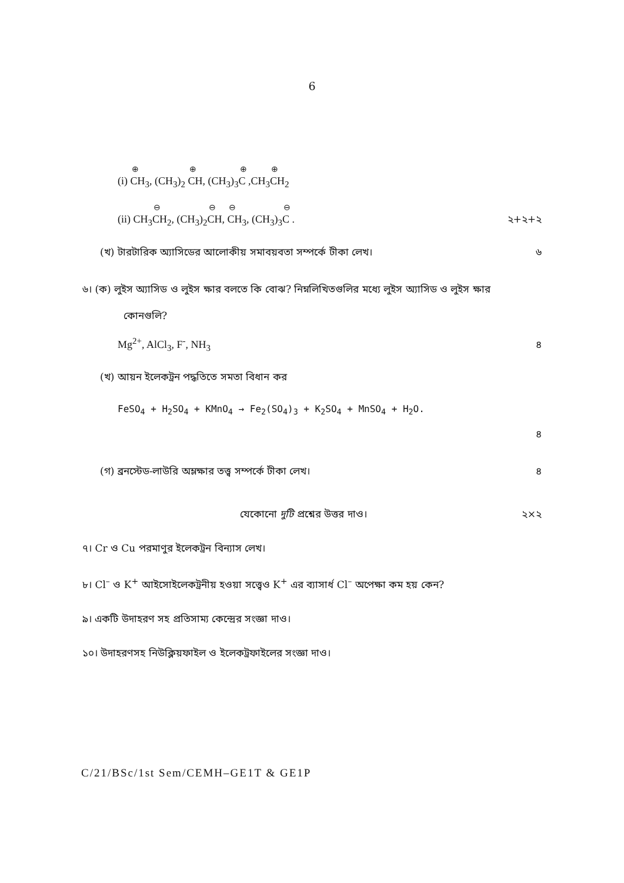6
(i) ⊕ CH<sub>3</sub>, (CH<sub>3</sub>)<sub>2</sub> ⊕ CH, (CH<sub>3</sub>)<sub>3</sub>⊕ C ,CH<sub>3</sub>⊕ CH<sub>2</sub>
(ii) CH<sub>3</sub>⊖ CH<sub>2</sub>, (CH<sub>3</sub>)<sub>2</sub>⊖ CH, ⊖ CH<sub>3</sub>, (CH<sub>3</sub>)<sub>3</sub>⊖ C . ২+২+২
(খ) টারটারিক অ্যাসিডের আলোকীয় সমাবয়বতা সম্পর্কে টীকা লেখ। ৬
৬। (ক) লুইস অ্যাসিড ও লুইস ক্ষার বলতে কি বোঝ? নিম্নলিখিতগুলির মধ্যে লুইস অ্যাসিড ও লুইস ক্ষার
কোনগুলি?
Mg<sup>2+</sup>, AlCl<sub>3</sub>, F<sup>-</sup>, NH<sub>3</sub> ৪
(খ) আয়ন ইলেকট্রন পদ্ধতিতে সমতা বিধান কর
FeSO<sub>4</sub> + H<sub>2</sub>SO<sub>4</sub> + KMnO<sub>4</sub> → Fe<sub>2</sub>(SO<sub>4</sub>)<sub>3</sub> + K<sub>2</sub>SO<sub>4</sub> + MnSO<sub>4</sub> + H<sub>2</sub>O.
৪
(গ) ব্রনস্টেড-লাউরি অম্লক্ষার তত্ত্ব সম্পর্কে টীকা লেখ। ৪
যেকোনো দুটি প্রশ্নের উত্তর দাও। ২×২
৭। Cr ও Cu পরমাণুর ইলেকট্রন বিন্যাস লেখ।
৮। Cl<sup>–</sup> ও K<sup>+</sup> আইসোইলেকট্রনীয় হওয়া সত্ত্বেও K<sup>+</sup> এর ব্যাসার্ধ Cl<sup>–</sup> অপেক্ষা কম হয় কেন?
৯। একটি উদাহরণ সহ প্রতিসাম্য কেন্দ্রের সংজ্ঞা দাও।
১০। উদাহরণসহ নিউক্লিয়ফাইল ও ইলেকট্রফাইলের সংজ্ঞা দাও।
C/21/BSc/1st Sem/CEMH–GE1T & GE1P